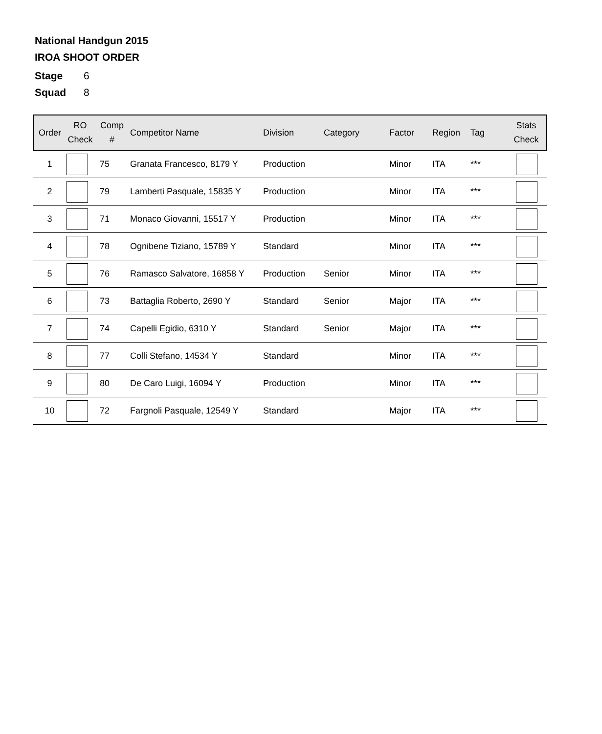National Handgun 2015
IROA SHOOT ORDER
Stage 6
Squad 8
| Order | RO Check | Comp # | Competitor Name | Division | Category | Factor | Region | Tag | Stats Check |
| --- | --- | --- | --- | --- | --- | --- | --- | --- | --- |
| 1 | | 75 | Granata Francesco, 8179 Y | Production | | Minor | ITA | *** | |
| 2 | | 79 | Lamberti Pasquale, 15835 Y | Production | | Minor | ITA | *** | |
| 3 | | 71 | Monaco Giovanni, 15517 Y | Production | | Minor | ITA | *** | |
| 4 | | 78 | Ognibene Tiziano, 15789 Y | Standard | | Minor | ITA | *** | |
| 5 | | 76 | Ramasco Salvatore, 16858 Y | Production | Senior | Minor | ITA | *** | |
| 6 | | 73 | Battaglia Roberto, 2690 Y | Standard | Senior | Major | ITA | *** | |
| 7 | | 74 | Capelli Egidio, 6310 Y | Standard | Senior | Major | ITA | *** | |
| 8 | | 77 | Colli Stefano, 14534 Y | Standard | | Minor | ITA | *** | |
| 9 | | 80 | De Caro Luigi, 16094 Y | Production | | Minor | ITA | *** | |
| 10 | | 72 | Fargnoli Pasquale, 12549 Y | Standard | | Major | ITA | *** | |